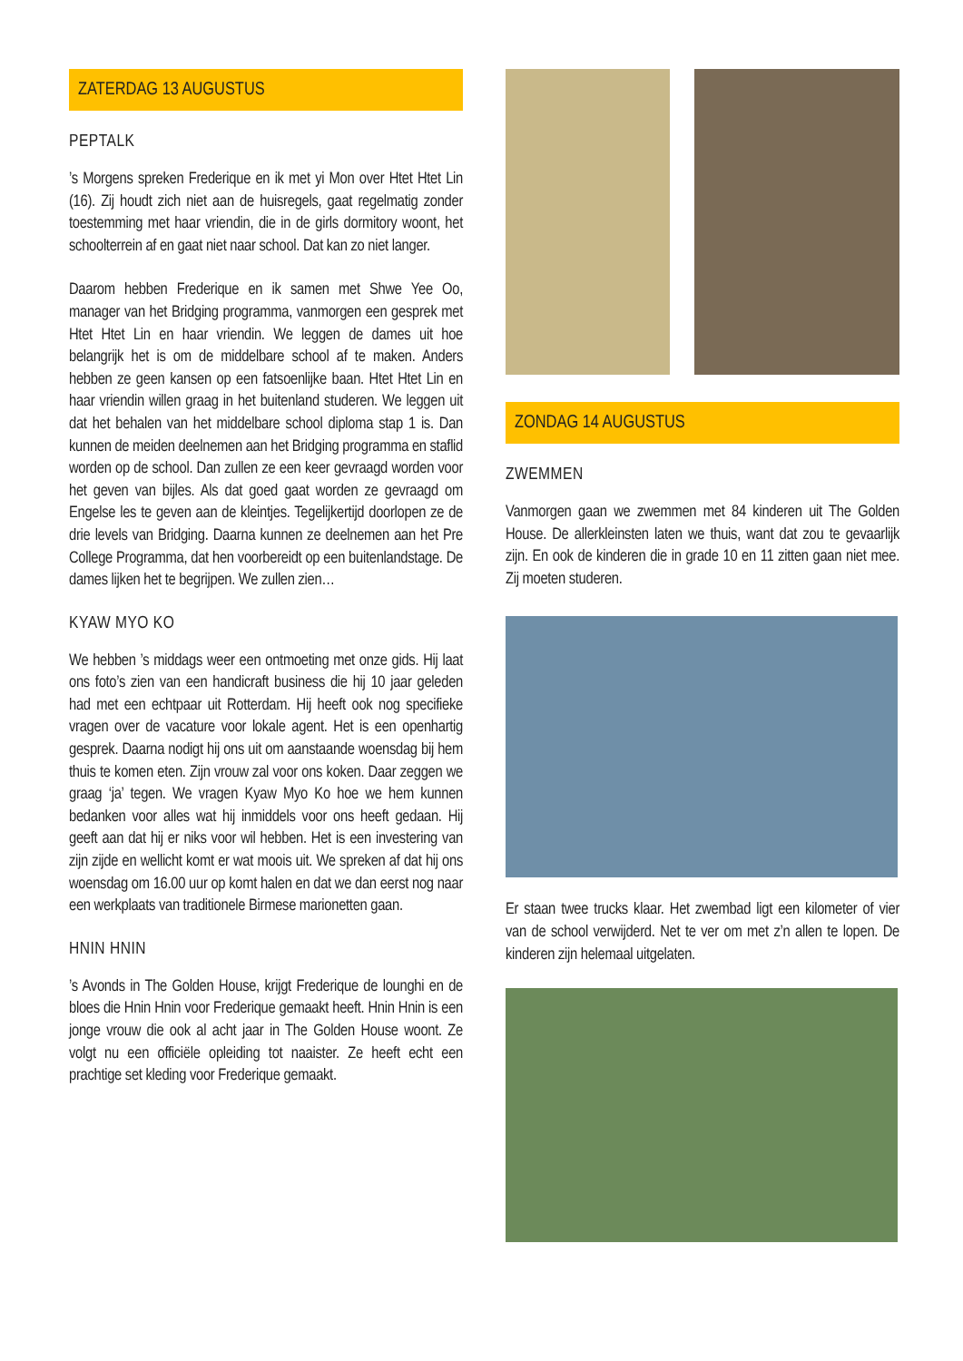ZATERDAG 13 AUGUSTUS
PEPTALK
’s Morgens spreken Frederique en ik met yi Mon over Htet Htet Lin (16). Zij houdt zich niet aan de huisregels, gaat regelmatig zonder toestemming met haar vriendin, die in de girls dormitory woont, het schoolterrein af en gaat niet naar school. Dat kan zo niet langer.
Daarom hebben Frederique en ik samen met Shwe Yee Oo, manager van het Bridging programma, vanmorgen een gesprek met Htet Htet Lin en haar vriendin. We leggen de dames uit hoe belangrijk het is om de middelbare school af te maken. Anders hebben ze geen kansen op een fatsoenlijke baan. Htet Htet Lin en haar vriendin willen graag in het buitenland studeren. We leggen uit dat het behalen van het middelbare school diploma stap 1 is. Dan kunnen de meiden deelnemen aan het Bridging programma en staflid worden op de school. Dan zullen ze een keer gevraagd worden voor het geven van bijles. Als dat goed gaat worden ze gevraagd om Engelse les te geven aan de kleintjes. Tegelijkertijd doorlopen ze de drie levels van Bridging. Daarna kunnen ze deelnemen aan het Pre College Programma, dat hen voorbereidt op een buitenlandstage. De dames lijken het te begrijpen. We zullen zien…
KYAW MYO KO
We hebben ’s middags weer een ontmoeting met onze gids. Hij laat ons foto’s zien van een handicraft business die hij 10 jaar geleden had met een echtpaar uit Rotterdam. Hij heeft ook nog specifieke vragen over de vacature voor lokale agent. Het is een openhartig gesprek. Daarna nodigt hij ons uit om aanstaande woensdag bij hem thuis te komen eten. Zijn vrouw zal voor ons koken. Daar zeggen we graag ‘ja’ tegen. We vragen Kyaw Myo Ko hoe we hem kunnen bedanken voor alles wat hij inmiddels voor ons heeft gedaan. Hij geeft aan dat hij er niks voor wil hebben. Het is een investering van zijn zijde en wellicht komt er wat moois uit. We spreken af dat hij ons woensdag om 16.00 uur op komt halen en dat we dan eerst nog naar een werkplaats van traditionele Birmese marionetten gaan.
HNIN HNIN
’s Avonds in The Golden House, krijgt Frederique de lounghi en de bloes die Hnin Hnin voor Frederique gemaakt heeft. Hnin Hnin is een jonge vrouw die ook al acht jaar in The Golden House woont. Ze volgt nu een officiële opleiding tot naaister. Ze heeft echt een prachtige set kleding voor Frederique gemaakt.
ZONDAG 14 AUGUSTUS
ZWEMMEN
Vanmorgen gaan we zwemmen met 84 kinderen uit The Golden House. De allerkleinsten laten we thuis, want dat zou te gevaarlijk zijn. En ook de kinderen die in grade 10 en 11 zitten gaan niet mee. Zij moeten studeren.
Er staan twee trucks klaar. Het zwembad ligt een kilometer of vier van de school verwijderd. Net te ver om met z’n allen te lopen. De kinderen zijn helemaal uitgelaten.